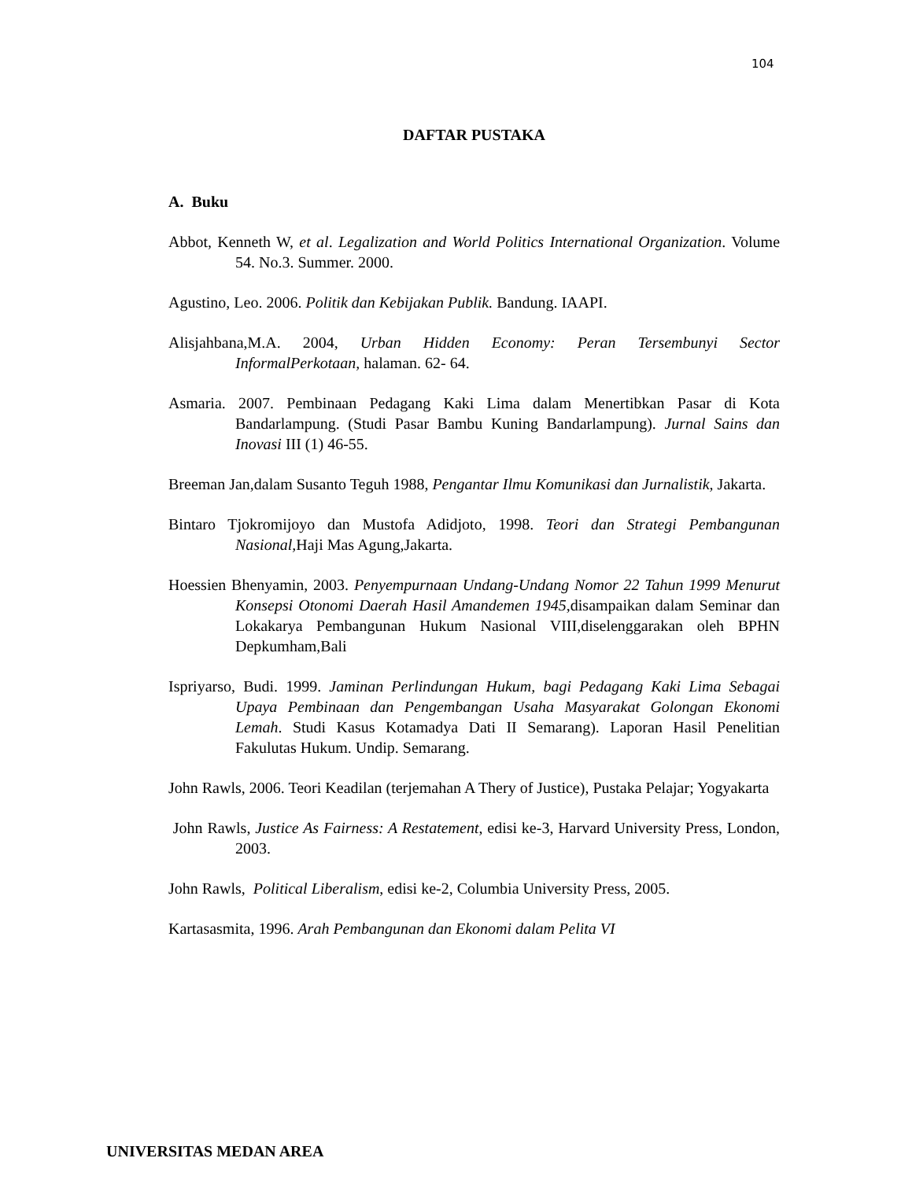104
DAFTAR PUSTAKA
A. Buku
Abbot, Kenneth W, et al. Legalization and World Politics International Organization. Volume 54. No.3. Summer. 2000.
Agustino, Leo. 2006. Politik dan Kebijakan Publik. Bandung. IAAPI.
Alisjahbana,M.A. 2004, Urban Hidden Economy: Peran Tersembunyi Sector InformalPerkotaan, halaman. 62- 64.
Asmaria. 2007. Pembinaan Pedagang Kaki Lima dalam Menertibkan Pasar di Kota Bandarlampung. (Studi Pasar Bambu Kuning Bandarlampung). Jurnal Sains dan Inovasi III (1) 46-55.
Breeman Jan,dalam Susanto Teguh 1988, Pengantar Ilmu Komunikasi dan Jurnalistik, Jakarta.
Bintaro Tjokromijoyo dan Mustofa Adidjoto, 1998. Teori dan Strategi Pembangunan Nasional, Haji Mas Agung,Jakarta.
Hoessien Bhenyamin, 2003. Penyempurnaan Undang-Undang Nomor 22 Tahun 1999 Menurut Konsepsi Otonomi Daerah Hasil Amandemen 1945,disampaikan dalam Seminar dan Lokakarya Pembangunan Hukum Nasional VIII,diselenggarakan oleh BPHN Depkumham,Bali
Ispriyarso, Budi. 1999. Jaminan Perlindungan Hukum, bagi Pedagang Kaki Lima Sebagai Upaya Pembinaan dan Pengembangan Usaha Masyarakat Golongan Ekonomi Lemah. Studi Kasus Kotamadya Dati II Semarang). Laporan Hasil Penelitian Fakulutas Hukum. Undip. Semarang.
John Rawls, 2006. Teori Keadilan (terjemahan A Thery of Justice), Pustaka Pelajar; Yogyakarta
John Rawls, Justice As Fairness: A Restatement, edisi ke-3, Harvard University Press, London, 2003.
John Rawls, Political Liberalism, edisi ke-2, Columbia University Press, 2005.
Kartasasmita, 1996. Arah Pembangunan dan Ekonomi dalam Pelita VI
UNIVERSITAS MEDAN AREA